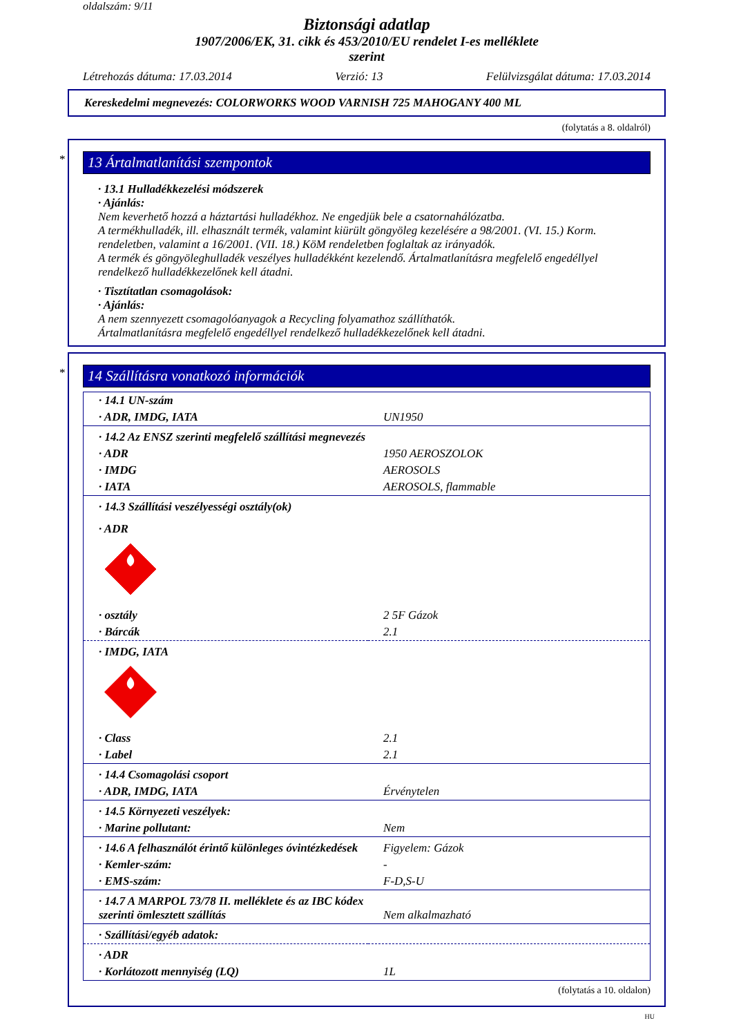oldalszám: 9/11
Biztonsági adatlap
1907/2006/EK, 31. cikk és 453/2010/EU rendelet I-es melléklete
szerint
Létrehozás dátuma: 17.03.2014 Verzió: 13 Felülvizsgálat dátuma: 17.03.2014
Kereskedelmi megnevezés: COLORWORKS WOOD VARNISH 725 MAHOGANY 400 ML
(folytatás a 8. oldalról)
*
13 Ártalmatlanítási szempontok
· 13.1 Hulladékkezelési módszerek
· Ajánlás:
Nem keverhető hozzá a háztartási hulladékhoz. Ne engedjük bele a csatornahálózatba.
A termékhulladék, ill. elhasznált termék, valamint kiürült göngyöleg kezelésére a 98/2001. (VI. 15.) Korm. rendeletben, valamint a 16/2001. (VII. 18.) KöM rendeletben foglaltak az irányadók.
A termék és göngyöleghulladék veszélyes hulladékként kezelendő. Ártalmatlanításra megfelelő engedéllyel rendelkező hulladékkezelőnek kell átadni.
· Tisztítatlan csomagolások:
· Ajánlás:
A nem szennyezett csomagolóanyagok a Recycling folyamathoz szállíthatók.
Ártalmatlanításra megfelelő engedéllyel rendelkező hulladékkezelőnek kell átadni.
*
14 Szállításra vonatkozó információk
| · 14.1 UN-szám | |
| · ADR, IMDG, IATA | UN1950 |
| · 14.2 Az ENSZ szerinti megfelelő szállítási megnevezés | |
| · ADR | 1950 AEROSZOLOK |
| · IMDG | AEROSOLS |
| · IATA | AEROSOLS, flammable |
| · 14.3 Szállítási veszélyességi osztály(ok) | |
| · ADR | |
| · osztály | 2 5F Gázok |
| · Bárcák | 2.1 |
| · IMDG, IATA | |
| · Class | 2.1 |
| · Label | 2.1 |
| · 14.4 Csomagolási csoport | |
| · ADR, IMDG, IATA | Érvénytelen |
| · 14.5 Környezeti veszélyek: | |
| · Marine pollutant: | Nem |
| · 14.6 A felhasználót érintő különleges óvintézkedések | Figyelem: Gázok |
| · Kemler-szám: | - |
| · EMS-szám: | F-D,S-U |
| · 14.7 A MARPOL 73/78 II. melléklete és az IBC kódex szerinti ömlesztett szállítás | Nem alkalmazható |
| · Szállítási/egyéb adatok: | |
| · ADR | |
| · Korlátozott mennyiség (LQ) | 1L |
(folytatás a 10. oldalon)
HU